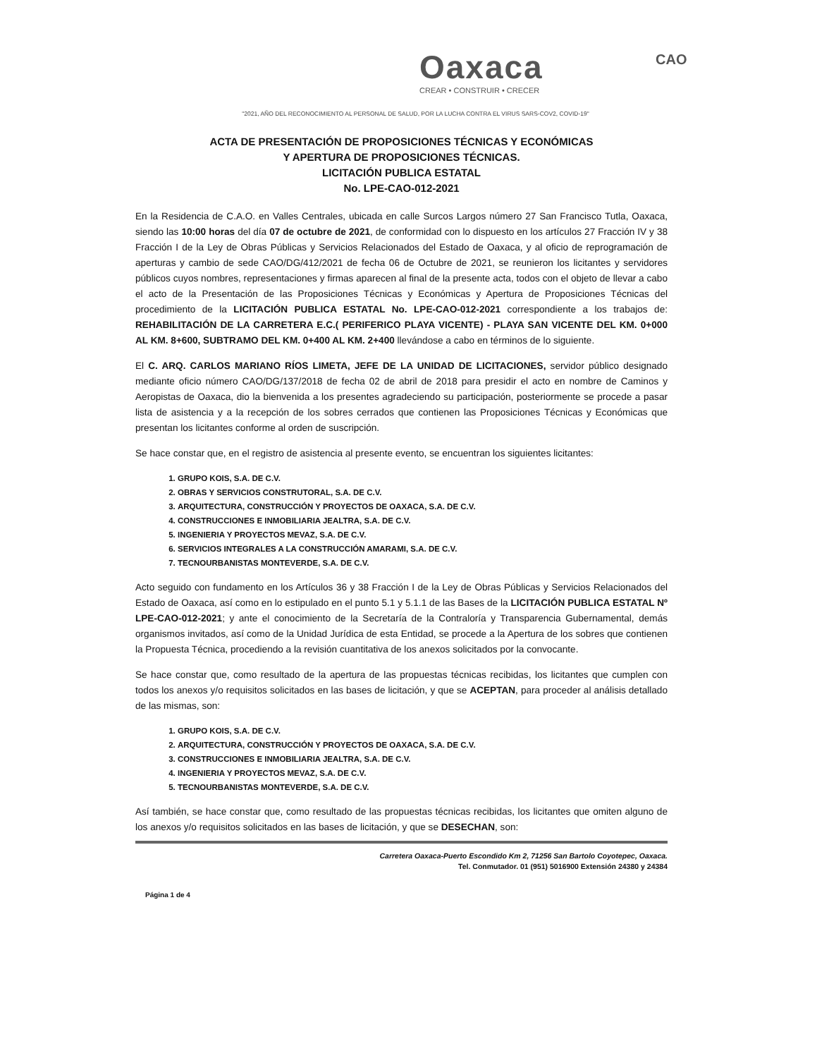Oaxaca
CREAR • CONSTRUIR • CRECER
CAO
"2021, AÑO DEL RECONOCIMIENTO AL PERSONAL DE SALUD, POR LA LUCHA CONTRA EL VIRUS SARS-COV2, COVID-19"
ACTA DE PRESENTACIÓN DE PROPOSICIONES TÉCNICAS Y ECONÓMICAS
Y APERTURA DE PROPOSICIONES TÉCNICAS.
LICITACIÓN PUBLICA ESTATAL
No. LPE-CAO-012-2021
En la Residencia de C.A.O. en Valles Centrales, ubicada en calle Surcos Largos número 27 San Francisco Tutla, Oaxaca, siendo las 10:00 horas del día 07 de octubre de 2021, de conformidad con lo dispuesto en los artículos 27 Fracción IV y 38 Fracción I de la Ley de Obras Públicas y Servicios Relacionados del Estado de Oaxaca, y al oficio de reprogramación de aperturas y cambio de sede CAO/DG/412/2021 de fecha 06 de Octubre de 2021, se reunieron los licitantes y servidores públicos cuyos nombres, representaciones y firmas aparecen al final de la presente acta, todos con el objeto de llevar a cabo el acto de la Presentación de las Proposiciones Técnicas y Económicas y Apertura de Proposiciones Técnicas del procedimiento de la LICITACIÓN PUBLICA ESTATAL No. LPE-CAO-012-2021 correspondiente a los trabajos de: REHABILITACIÓN DE LA CARRETERA E.C.( PERIFERICO PLAYA VICENTE) - PLAYA SAN VICENTE DEL KM. 0+000 AL KM. 8+600, SUBTRAMO DEL KM. 0+400 AL KM. 2+400 llevándose a cabo en términos de lo siguiente.
El C. ARQ. CARLOS MARIANO RÍOS LIMETA, JEFE DE LA UNIDAD DE LICITACIONES, servidor público designado mediante oficio número CAO/DG/137/2018 de fecha 02 de abril de 2018 para presidir el acto en nombre de Caminos y Aeropistas de Oaxaca, dio la bienvenida a los presentes agradeciendo su participación, posteriormente se procede a pasar lista de asistencia y a la recepción de los sobres cerrados que contienen las Proposiciones Técnicas y Económicas que presentan los licitantes conforme al orden de suscripción.
Se hace constar que, en el registro de asistencia al presente evento, se encuentran los siguientes licitantes:
1. GRUPO KOIS, S.A. DE C.V.
2. OBRAS Y SERVICIOS CONSTRUTORAL, S.A. DE C.V.
3. ARQUITECTURA, CONSTRUCCIÓN Y PROYECTOS DE OAXACA, S.A. DE C.V.
4. CONSTRUCCIONES E INMOBILIARIA JEALTRA, S.A. DE C.V.
5. INGENIERIA Y PROYECTOS MEVAZ, S.A. DE C.V.
6. SERVICIOS INTEGRALES A LA CONSTRUCCIÓN AMARAMI, S.A. DE C.V.
7. TECNOURBANISTAS MONTEVERDE, S.A. DE C.V.
Acto seguido con fundamento en los Artículos 36 y 38 Fracción I de la Ley de Obras Públicas y Servicios Relacionados del Estado de Oaxaca, así como en lo estipulado en el punto 5.1 y 5.1.1 de las Bases de la LICITACIÓN PUBLICA ESTATAL Nº LPE-CAO-012-2021; y ante el conocimiento de la Secretaría de la Contraloría y Transparencia Gubernamental, demás organismos invitados, así como de la Unidad Jurídica de esta Entidad, se procede a la Apertura de los sobres que contienen la Propuesta Técnica, procediendo a la revisión cuantitativa de los anexos solicitados por la convocante.
Se hace constar que, como resultado de la apertura de las propuestas técnicas recibidas, los licitantes que cumplen con todos los anexos y/o requisitos solicitados en las bases de licitación, y que se ACEPTAN, para proceder al análisis detallado de las mismas, son:
1. GRUPO KOIS, S.A. DE C.V.
2. ARQUITECTURA, CONSTRUCCIÓN Y PROYECTOS DE OAXACA, S.A. DE C.V.
3. CONSTRUCCIONES E INMOBILIARIA JEALTRA, S.A. DE C.V.
4. INGENIERIA Y PROYECTOS MEVAZ, S.A. DE C.V.
5. TECNOURBANISTAS MONTEVERDE, S.A. DE C.V.
Así también, se hace constar que, como resultado de las propuestas técnicas recibidas, los licitantes que omiten alguno de los anexos y/o requisitos solicitados en las bases de licitación, y que se DESECHAN, son:
Carretera Oaxaca-Puerto Escondido Km 2, 71256 San Bartolo Coyotepec, Oaxaca.
Tel. Conmutador. 01 (951) 5016900 Extensión 24380 y 24384
Página 1 de 4